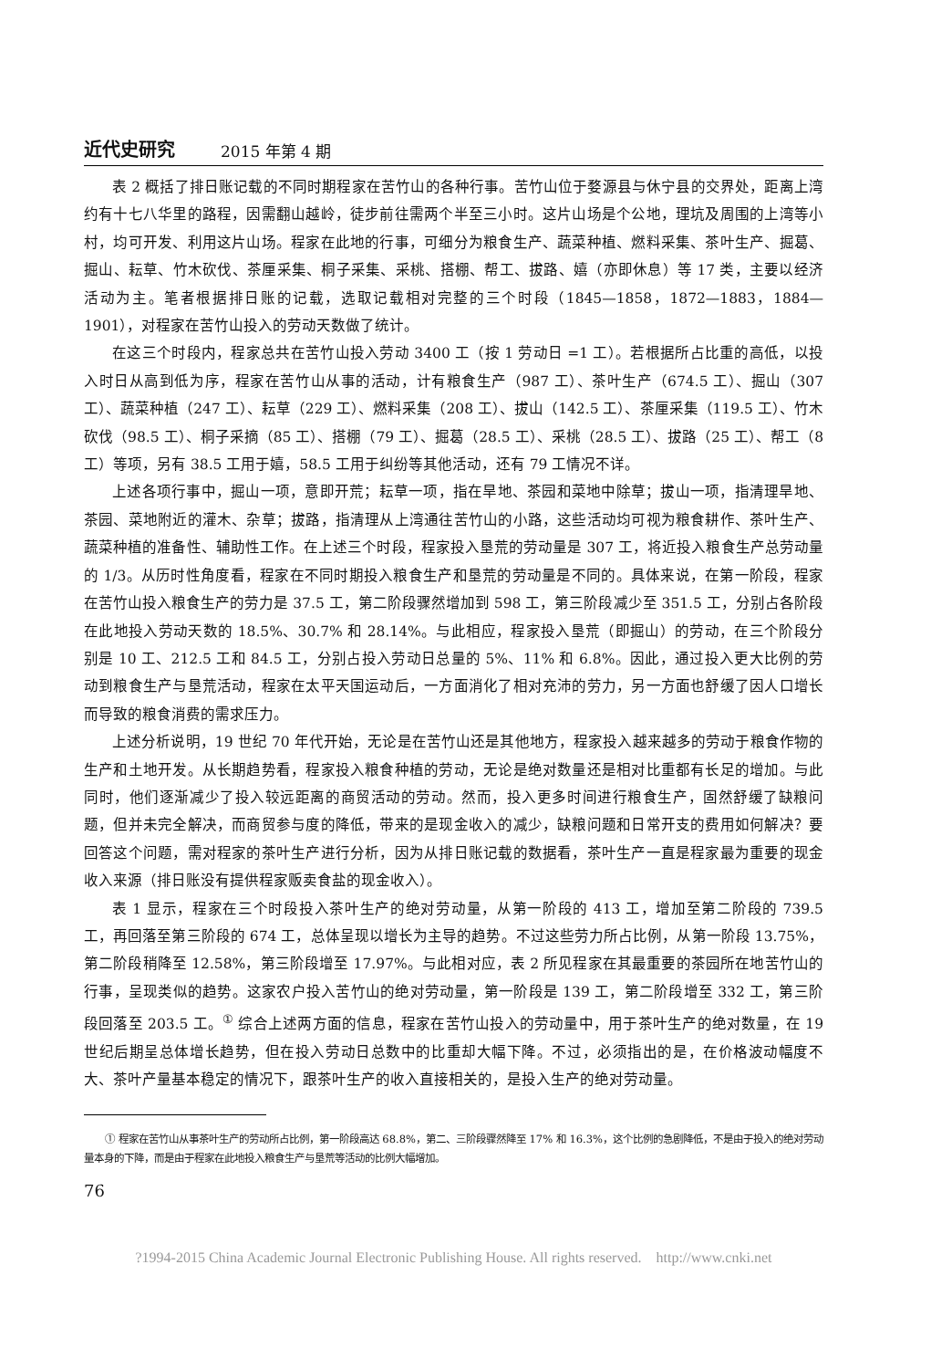近代史研究 2015 年第 4 期
表 2 概括了排日账记载的不同时期程家在苦竹山的各种行事。苦竹山位于婺源县与休宁县的交界处，距离上湾约有十七八华里的路程，因需翻山越岭，徒步前往需两个半至三小时。这片山场是个公地，理坑及周围的上湾等小村，均可开发、利用这片山场。程家在此地的行事，可细分为粮食生产、蔬菜种植、燃料采集、茶叶生产、掘葛、掘山、耘草、竹木砍伐、茶厘采集、桐子采集、采桃、搭棚、帮工、拔路、嬉（亦即休息）等 17 类，主要以经济活动为主。笔者根据排日账的记载，选取记载相对完整的三个时段（1845—1858，1872—1883，1884—1901），对程家在苦竹山投入的劳动天数做了统计。
在这三个时段内，程家总共在苦竹山投入劳动 3400 工（按 1 劳动日 =1 工）。若根据所占比重的高低，以投入时日从高到低为序，程家在苦竹山从事的活动，计有粮食生产（987 工）、茶叶生产（674.5 工）、掘山（307 工）、蔬菜种植（247 工）、耘草（229 工）、燃料采集（208 工）、拔山（142.5 工）、茶厘采集（119.5 工）、竹木砍伐（98.5 工）、桐子采摘（85 工）、搭棚（79 工）、掘葛（28.5 工）、采桃（28.5 工）、拔路（25 工）、帮工（8 工）等项，另有 38.5 工用于嬉，58.5 工用于纠纷等其他活动，还有 79 工情况不详。
上述各项行事中，掘山一项，意即开荒；耘草一项，指在旱地、茶园和菜地中除草；拔山一项，指清理旱地、茶园、菜地附近的灌木、杂草；拔路，指清理从上湾通往苦竹山的小路，这些活动均可视为粮食耕作、茶叶生产、蔬菜种植的准备性、辅助性工作。在上述三个时段，程家投入垦荒的劳动量是 307 工，将近投入粮食生产总劳动量的 1/3。从历时性角度看，程家在不同时期投入粮食生产和垦荒的劳动量是不同的。具体来说，在第一阶段，程家在苦竹山投入粮食生产的劳力是 37.5 工，第二阶段骤然增加到 598 工，第三阶段减少至 351.5 工，分别占各阶段在此地投入劳动天数的 18.5%、30.7% 和 28.14%。与此相应，程家投入垦荒（即掘山）的劳动，在三个阶段分别是 10 工、212.5 工和 84.5 工，分别占投入劳动日总量的 5%、11% 和 6.8%。因此，通过投入更大比例的劳动到粮食生产与垦荒活动，程家在太平天国运动后，一方面消化了相对充沛的劳力，另一方面也舒缓了因人口增长而导致的粮食消费的需求压力。
上述分析说明，19 世纪 70 年代开始，无论是在苦竹山还是其他地方，程家投入越来越多的劳动于粮食作物的生产和土地开发。从长期趋势看，程家投入粮食种植的劳动，无论是绝对数量还是相对比重都有长足的增加。与此同时，他们逐渐减少了投入较远距离的商贸活动的劳动。然而，投入更多时间进行粮食生产，固然舒缓了缺粮问题，但并未完全解决，而商贸参与度的降低，带来的是现金收入的减少，缺粮问题和日常开支的费用如何解决？要回答这个问题，需对程家的茶叶生产进行分析，因为从排日账记载的数据看，茶叶生产一直是程家最为重要的现金收入来源（排日账没有提供程家贩卖食盐的现金收入）。
表 1 显示，程家在三个时段投入茶叶生产的绝对劳动量，从第一阶段的 413 工，增加至第二阶段的 739.5 工，再回落至第三阶段的 674 工，总体呈现以增长为主导的趋势。不过这些劳力所占比例，从第一阶段 13.75%，第二阶段稍降至 12.58%，第三阶段增至 17.97%。与此相对应，表 2 所见程家在其最重要的茶园所在地苦竹山的行事，呈现类似的趋势。这家农户投入苦竹山的绝对劳动量，第一阶段是 139 工，第二阶段增至 332 工，第三阶段回落至 203.5 工。<sup>①</sup> 综合上述两方面的信息，程家在苦竹山投入的劳动量中，用于茶叶生产的绝对数量，在 19 世纪后期呈总体增长趋势，但在投入劳动日总数中的比重却大幅下降。不过，必须指出的是，在价格波动幅度不大、茶叶产量基本稳定的情况下，跟茶叶生产的收入直接相关的，是投入生产的绝对劳动量。
① 程家在苦竹山从事茶叶生产的劳动所占比例，第一阶段高达 68.8%，第二、三阶段骤然降至 17% 和 16.3%，这个比例的急剧降低，不是由于投入的绝对劳动量本身的下降，而是由于程家在此地投入粮食生产与垦荒等活动的比例大幅增加。
76
?1994-2015 China Academic Journal Electronic Publishing House. All rights reserved. http://www.cnki.net